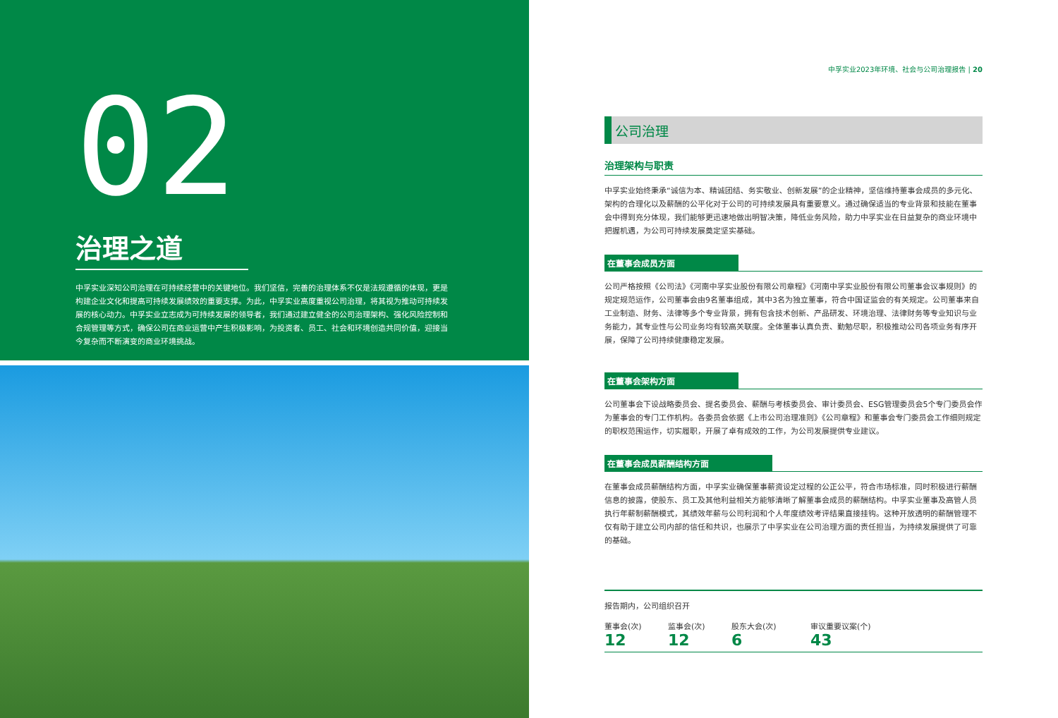02
治理之道
中孚实业深知公司治理在可持续经营中的关键地位。我们坚信，完善的治理体系不仅是法规遵循的体现，更是构建企业文化和提高可持续发展绩效的重要支撑。为此，中孚实业高度重视公司治理，将其视为推动可持续发展的核心动力。中孚实业立志成为可持续发展的领导者，我们通过建立健全的公司治理架构、强化风险控制和合规管理等方式，确保公司在商业运营中产生积极影响，为投资者、员工、社会和环境创造共同价值，迎接当今复杂而不断演变的商业环境挑战。
中孚实业2023年环境、社会与公司治理报告 | 20
公司治理
治理架构与职责
中孚实业始终秉承“诚信为本、精诚团结、务实敬业、创新发展”的企业精神，坚信维持董事会成员的多元化、架构的合理化以及薪酬的公平化对于公司的可持续发展具有重要意义。通过确保适当的专业背景和技能在董事会中得到充分体现，我们能够更迅速地做出明智决策，降低业务风险，助力中孚实业在日益复杂的商业环境中把握机遇，为公司可持续发展奠定坚实基础。
在董事会成员方面
公司严格按照《公司法》《河南中孚实业股份有限公司章程》《河南中孚实业股份有限公司董事会议事规则》的规定规范运作，公司董事会由9名董事组成，其中3名为独立董事，符合中国证监会的有关规定。公司董事来自工业制造、财务、法律等多个专业背景，拥有包含技术创新、产品研发、环境治理、法律财务等专业知识与业务能力，其专业性与公司业务均有较高关联度。全体董事认真负责、勤勉尽职，积极推动公司各项业务有序开展，保障了公司持续健康稳定发展。
在董事会架构方面
公司董事会下设战略委员会、提名委员会、薪酬与考核委员会、审计委员会、ESG管理委员会5个专门委员会作为董事会的专门工作机构。各委员会依据《上市公司治理准则》《公司章程》和董事会专门委员会工作细则规定的职权范围运作，切实履职，开展了卓有成效的工作，为公司发展提供专业建议。
在董事会成员薪酬结构方面
在董事会成员薪酬结构方面，中孚实业确保董事薪资设定过程的公正公平，符合市场标准，同时积极进行薪酬信息的披露，使股东、员工及其他利益相关方能够清晰了解董事会成员的薪酬结构。中孚实业董事及高管人员执行年薪制薪酬模式，其绩效年薪与公司利润和个人年度绩效考评结果直接挂钩。这种开放透明的薪酬管理不仅有助于建立公司内部的信任和共识，也展示了中孚实业在公司治理方面的责任担当，为持续发展提供了可靠的基础。
报告期内，公司组织召开
董事会(次)
12
监事会(次)
12
股东大会(次)
6
审议重要议案(个)
43